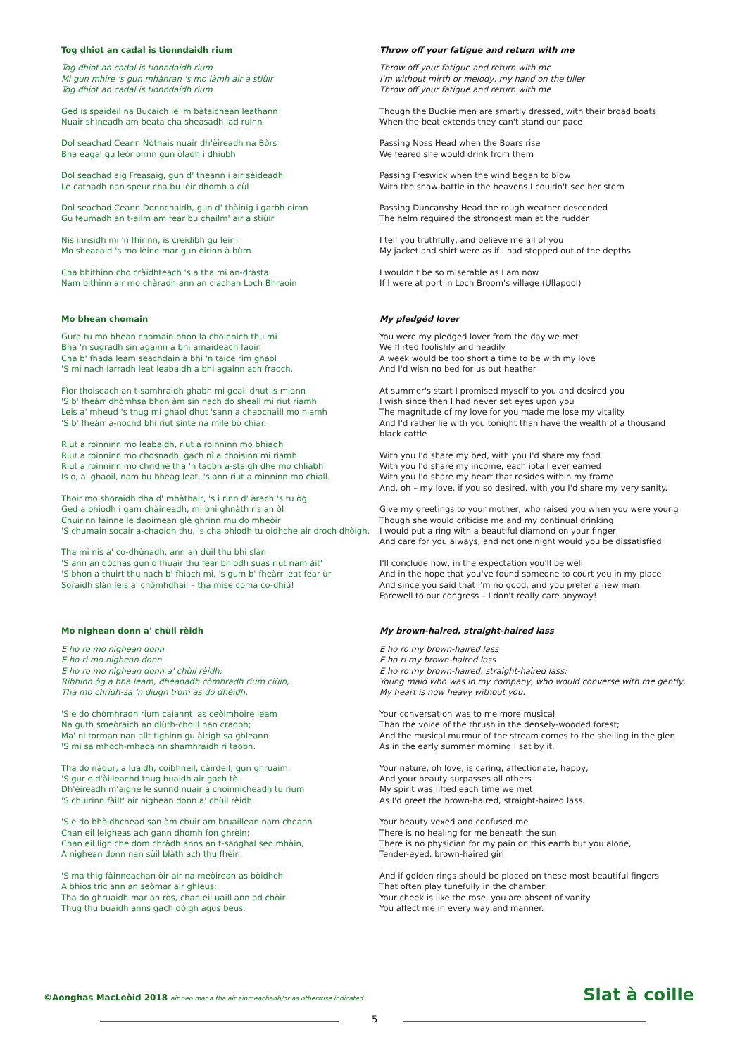Tog dhiot an cadal is tionndaidh rium
Tog dhiot an cadal is tionndaidh rium
Mi gun mhire 's gun mhànran 's mo làmh air a stiùir
Tog dhiot an cadal is tionndaidh rium
Ged is spaideil na Bucaich le 'm bàtaichean leathann
Nuair shìneadh am beata cha sheasadh iad ruinn
Dol seachad Ceann Nòthais nuair dh'èireadh na Bòrs
Bha eagal gu leòr oirnn gun òladh i dhiubh
Dol seachad aig Freasaig, gun d' theann i air sèideadh
Le cathadh nan speur cha bu lèir dhomh a cùl
Dol seachad Ceann Donnchaidh, gun d' thàinig i garbh oirnn
Gu feumadh an t-ailm am fear bu chailm' air a stiùir
Nis innsidh mi 'n fhìrinn, is creidibh gu lèir i
Mo sheacaid 's mo lèine mar gun èirinn à bùrn
Cha bhithinn cho cràidhteach 's a tha mi an-dràsta
Nam bithinn air mo chàradh ann an clachan Loch Bhraoin
Throw off your fatigue and return with me
Throw off your fatigue and return with me
I'm without mirth or melody, my hand on the tiller
Throw off your fatigue and return with me
Though the Buckie men are smartly dressed, with their broad boats
When the beat extends they can't stand our pace
Passing Noss Head when the Boars rise
We feared she would drink from them
Passing Freswick when the wind began to blow
With the snow-battle in the heavens I couldn't see her stern
Passing Duncansby Head the rough weather descended
The helm required the strongest man at the rudder
I tell you truthfully, and believe me all of you
My jacket and shirt were as if I had stepped out of the depths
I wouldn't be so miserable as I am now
If I were at port in Loch Broom's village (Ullapool)
Mo bhean chomain
Gura tu mo bhean chomain bhon là choinnich thu mi
Bha 'n sùgradh sin againn a bhi amaideach faoin
Cha b' fhada leam seachdain a bhi 'n taice rim ghaol
'S mi nach iarradh leat leabaidh a bhi againn ach fraoch.
Fìor thoiseach an t-samhraidh ghabh mi geall dhut is miann
'S b' fheàrr dhòmhsa bhon àm sin nach do sheall mi riut riamh
Leis a' mheud 's thug mi ghaol dhut 'sann a chaochaill mo niamh
'S b' fheàrr a-nochd bhi riut sìnte na mìle bò chiar.
Riut a roinninn mo leabaidh, riut a roinninn mo bhiadh
Riut a roinninn mo chosnadh, gach nì a choisinn mi riamh
Riut a roinninn mo chridhe tha 'n taobh a-staigh dhe mo chliabh
Is o, a' ghaoil, nam bu bheag leat, 's ann riut a roinninn mo chiall.
Thoir mo shoraidh dha d' mhàthair, 's i rinn d' àrach 's tu òg
Ged a bhiodh i gam chàineadh, mi bhi ghnàth ris an òl
Chuirinn fàinne le daoimean glè ghrinn mu do mheòir
'S chumain socair a-chaoidh thu, 's cha bhiodh tu oidhche air droch dhòigh.
Tha mi nis a' co-dhùnadh, ann an dùil thu bhi slàn
'S ann an dòchas gun d'fhuair thu fear bhiodh suas riut nam àit'
'S bhon a thuirt thu nach b' fhiach mi, 's gum b' fheàrr leat fear ùr
Soraidh slàn leis a' chòmhdhail – tha mise coma co-dhiù!
My pledgéd lover
You were my pledgéd lover from the day we met
We flirted foolishly and headily
A week would be too short a time to be with my love
And I'd wish no bed for us but heather
At summer's start I promised myself to you and desired you
I wish since then I had never set eyes upon you
The magnitude of my love for you made me lose my vitality
And I'd rather lie with you tonight than have the wealth of a thousand black cattle
With you I'd share my bed, with you I'd share my food
With you I'd share my income, each iota I ever earned
With you I'd share my heart that resides within my frame
And, oh – my love, if you so desired, with you I'd share my very sanity.
Give my greetings to your mother, who raised you when you were young
Though she would criticise me and my continual drinking
I would put a ring with a beautiful diamond on your finger
And care for you always, and not one night would you be dissatisfied
I'll conclude now, in the expectation you'll be well
And in the hope that you've found someone to court you in my place
And since you said that I'm no good, and you prefer a new man
Farewell to our congress – I don't really care anyway!
Mo nighean donn a' chùil rèidh
E ho ro mo nighean donn
E ho ri mo nighean donn
E ho ro mo nighean donn a' chùil rèidh;
Ribhinn òg a bha leam, dhèanadh còmhradh rium ciùin,
Tha mo chrìdh-sa 'n diugh trom as do dhèidh.
'S e do chòmhradh rium caiannt 'as ceòlmhoire leam
Na guth smeòraich an dlùth-choill nan craobh;
Ma' ni torman nan allt tighinn gu àirigh sa ghleann
'S mi sa mhoch-mhadainn shamhraidh ri taobh.
Tha do nàdur, a luaidh, coibhneil, càirdeil, gun ghruaim,
'S gur e d'àilleachd thug buaidh air gach tè.
Dh'èireadh m'aigne le sunnd nuair a choinnicheadh tu rium
'S chuirinn fàilt' air nighean donn a' chùil rèidh.
'S e do bhòidhchead san àm chuir am bruaillean nam cheann
Chan eil leigheas ach gann dhomh fon ghrèin;
Chan eil ligh'che dom chràdh anns an t-saoghal seo mhàin,
A nighean donn nan sùil blàth ach thu fhèin.
'S ma thig fàinneachan òir air na meòirean as bòidhch'
A bhios tric ann an seòmar air ghleus;
Tha do ghruaidh mar an ròs, chan eil uaill ann ad chòir
Thug thu buaidh anns gach dòigh agus beus.
My brown-haired, straight-haired lass
E ho ro my brown-haired lass
E ho ri my brown-haired lass
E ho ro my brown-haired, straight-haired lass;
Young maid who was in my company, who would converse with me gently,
My heart is now heavy without you.
Your conversation was to me more musical
Than the voice of the thrush in the densely-wooded forest;
And the musical murmur of the stream comes to the sheiling in the glen
As in the early summer morning I sat by it.
Your nature, oh love, is caring, affectionate, happy,
And your beauty surpasses all others
My spirit was lifted each time we met
As I'd greet the brown-haired, straight-haired lass.
Your beauty vexed and confused me
There is no healing for me beneath the sun
There is no physician for my pain on this earth but you alone,
Tender-eyed, brown-haired girl
And if golden rings should be placed on these most beautiful fingers
That often play tunefully in the chamber;
Your cheek is like the rose, you are absent of vanity
You affect me in every way and manner.
©Aonghas MacLeòid 2018 air neo mar a tha air ainmeachadh/or as otherwise indicated
Slat à coille
5